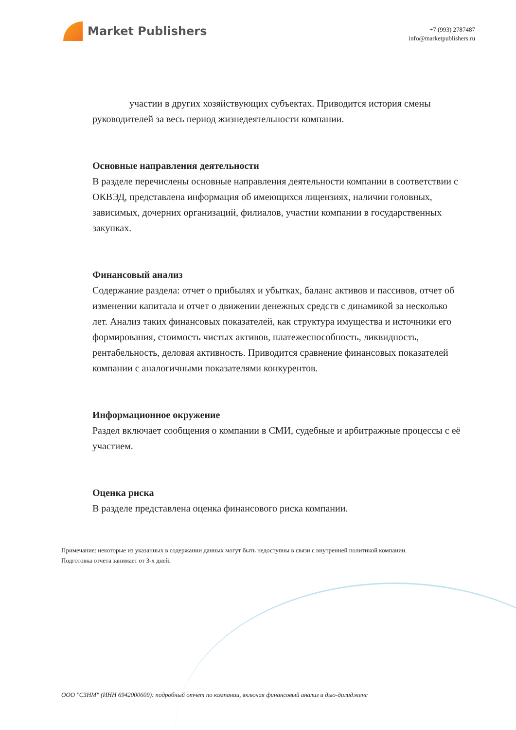Market Publishers
+7 (993) 2787487
info@marketpublishers.ru
участии в других хозяйствующих субъектах. Приводится история смены руководителей за весь период жизнедеятельности компании.
Основные направления деятельности
В разделе перечислены основные направления деятельности компании в соответствии с ОКВЭД, представлена информация об имеющихся лицензиях, наличии головных, зависимых, дочерних организаций, филиалов, участии компании в государственных закупках.
Финансовый анализ
Содержание раздела: отчет о прибылях и убытках, баланс активов и пассивов, отчет об изменении капитала и отчет о движении денежных средств с динамикой за несколько лет. Анализ таких финансовых показателей, как структура имущества и источники его формирования, стоимость чистых активов, платежеспособность, ликвидность, рентабельность, деловая активность. Приводится сравнение финансовых показателей компании с аналогичными показателями конкурентов.
Информационное окружение
Раздел включает сообщения о компании в СМИ, судебные и арбитражные процессы с её участием.
Оценка риска
В разделе представлена оценка финансового риска компании.
Примечание: некоторые из указанных в содержании данных могут быть недоступны в связи с внутренней политикой компании.
Подготовка отчёта занимает от 3-х дней.
ООО "СЗНМ" (ИНН 6942000609): подробный отчет по компании, включая финансовый анализ и дью-дилидженс